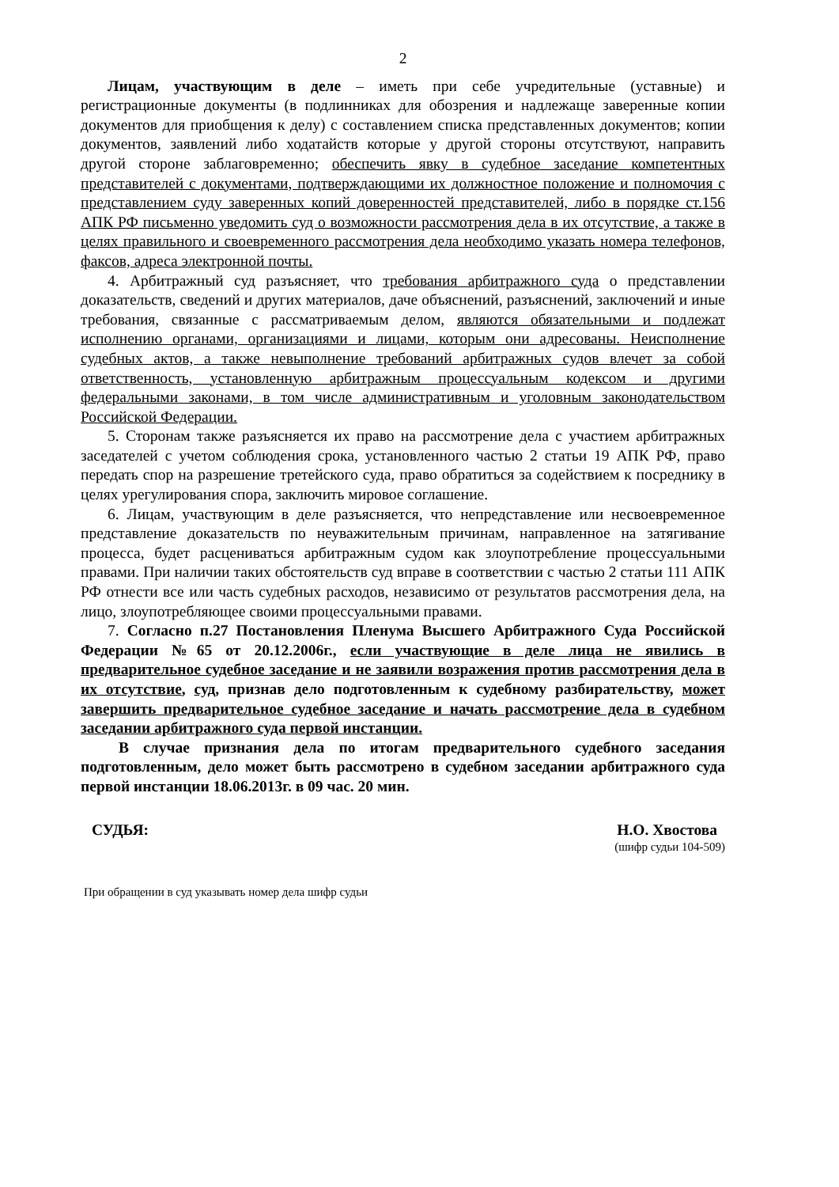2
Лицам, участвующим в деле – иметь при себе учредительные (уставные) и регистрационные документы (в подлинниках для обозрения и надлежаще заверенные копии документов для приобщения к делу) с составлением списка представленных документов; копии документов, заявлений либо ходатайств которые у другой стороны отсутствуют, направить другой стороне заблаговременно; обеспечить явку в судебное заседание компетентных представителей с документами, подтверждающими их должностное положение и полномочия с представлением суду заверенных копий доверенностей представителей, либо в порядке ст.156 АПК РФ письменно уведомить суд о возможности рассмотрения дела в их отсутствие, а также в целях правильного и своевременного рассмотрения дела необходимо указать номера телефонов, факсов, адреса электронной почты.
4. Арбитражный суд разъясняет, что требования арбитражного суда о представлении доказательств, сведений и других материалов, даче объяснений, разъяснений, заключений и иные требования, связанные с рассматриваемым делом, являются обязательными и подлежат исполнению органами, организациями и лицами, которым они адресованы. Неисполнение судебных актов, а также невыполнение требований арбитражных судов влечет за собой ответственность, установленную арбитражным процессуальным кодексом и другими федеральными законами, в том числе административным и уголовным законодательством Российской Федерации.
5. Сторонам также разъясняется их право на рассмотрение дела с участием арбитражных заседателей с учетом соблюдения срока, установленного частью 2 статьи 19 АПК РФ, право передать спор на разрешение третейского суда, право обратиться за содействием к посреднику в целях урегулирования спора, заключить мировое соглашение.
6. Лицам, участвующим в деле разъясняется, что непредставление или несвоевременное представление доказательств по неуважительным причинам, направленное на затягивание процесса, будет расцениваться арбитражным судом как злоупотребление процессуальными правами. При наличии таких обстоятельств суд вправе в соответствии с частью 2 статьи 111 АПК РФ отнести все или часть судебных расходов, независимо от результатов рассмотрения дела, на лицо, злоупотребляющее своими процессуальными правами.
7. Согласно п.27 Постановления Пленума Высшего Арбитражного Суда Российской Федерации №65 от 20.12.2006г., если участвующие в деле лица не явились в предварительное судебное заседание и не заявили возражения против рассмотрения дела в их отсутствие, суд, признав дело подготовленным к судебному разбирательству, может завершить предварительное судебное заседание и начать рассмотрение дела в судебном заседании арбитражного суда первой инстанции.
В случае признания дела по итогам предварительного судебного заседания подготовленным, дело может быть рассмотрено в судебном заседании арбитражного суда первой инстанции 18.06.2013г. в 09 час. 20 мин.
СУДЬЯ: Н.О. Хвостова
(шифр судьи 104-509)
При обращении в суд указывать номер дела шифр судьи